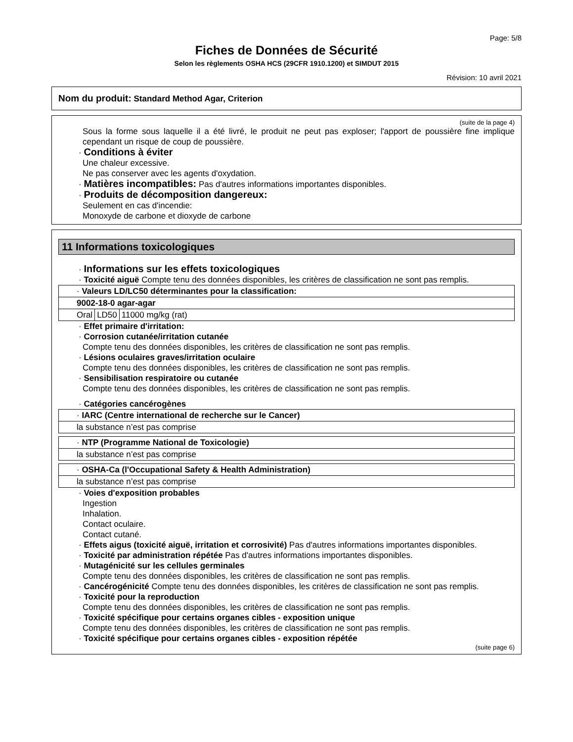Page: 5/8
Fiches de Données de Sécurité
Selon les règlements OSHA HCS (29CFR 1910.1200) et SIMDUT 2015
Révision: 10 avril 2021
Nom du produit: Standard Method Agar, Criterion
(suite de la page 4)
Sous la forme sous laquelle il a été livré, le produit ne peut pas exploser; l'apport de poussière fine implique cependant un risque de coup de poussière.
· Conditions à éviter
Une chaleur excessive.
Ne pas conserver avec les agents d'oxydation.
· Matières incompatibles: Pas d'autres informations importantes disponibles.
· Produits de décomposition dangereux:
Seulement en cas d'incendie:
Monoxyde de carbone et dioxyde de carbone
11 Informations toxicologiques
· Informations sur les effets toxicologiques
· Toxicité aiguë Compte tenu des données disponibles, les critères de classification ne sont pas remplis.
| · Valeurs LD/LC50 déterminantes pour la classification: | | |
| 9002-18-0 agar-agar | | |
| Oral | LD50 | 11000 mg/kg (rat) |
· Effet primaire d'irritation:
· Corrosion cutanée/irritation cutanée
Compte tenu des données disponibles, les critères de classification ne sont pas remplis.
· Lésions oculaires graves/irritation oculaire
Compte tenu des données disponibles, les critères de classification ne sont pas remplis.
· Sensibilisation respiratoire ou cutanée
Compte tenu des données disponibles, les critères de classification ne sont pas remplis.
· Catégories cancérogènes
| · IARC (Centre international de recherche sur le Cancer) |
| la substance n’est pas comprise |
| · NTP (Programme National de Toxicologie) |
| la substance n’est pas comprise |
| · OSHA-Ca (l'Occupational Safety & Health Administration) |
| la substance n’est pas comprise |
· Voies d'exposition probables
Ingestion
Inhalation.
Contact oculaire.
Contact cutané.
· Effets aigus (toxicité aiguë, irritation et corrosivité) Pas d'autres informations importantes disponibles.
· Toxicité par administration répétée Pas d'autres informations importantes disponibles.
· Mutagénicité sur les cellules germinales
Compte tenu des données disponibles, les critères de classification ne sont pas remplis.
· Cancérogénicité Compte tenu des données disponibles, les critères de classification ne sont pas remplis.
· Toxicité pour la reproduction
Compte tenu des données disponibles, les critères de classification ne sont pas remplis.
· Toxicité spécifique pour certains organes cibles - exposition unique
Compte tenu des données disponibles, les critères de classification ne sont pas remplis.
· Toxicité spécifique pour certains organes cibles - exposition répétée
(suite page 6)